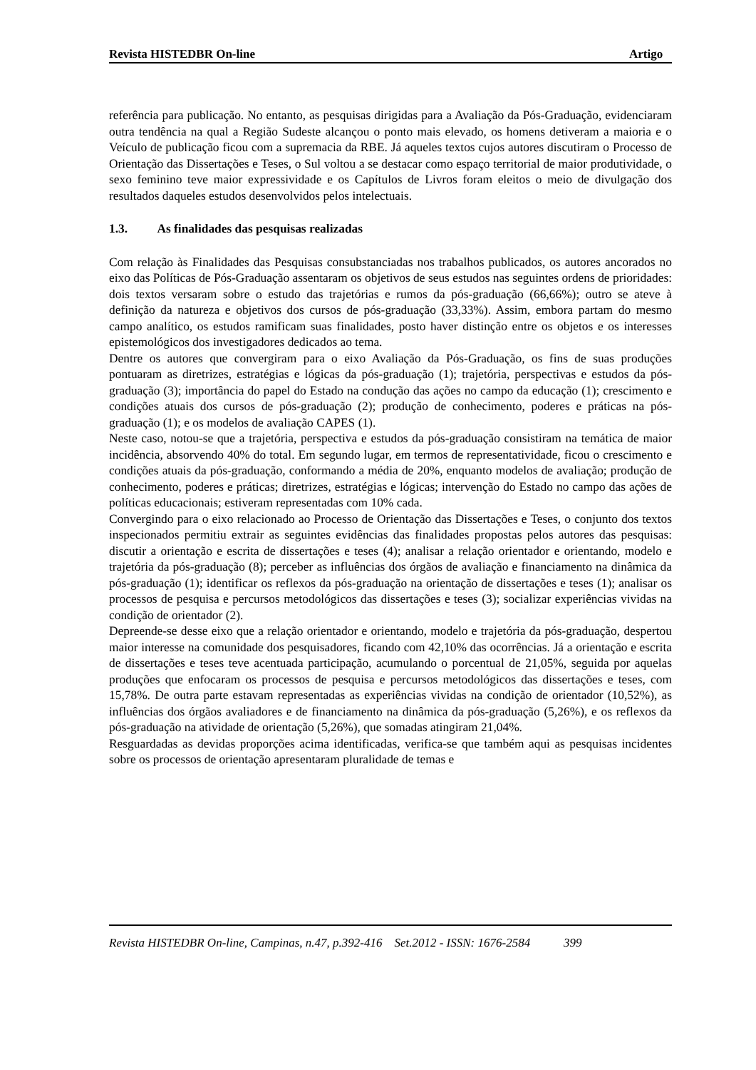Revista HISTEDBR On-line Artigo
referência para publicação. No entanto, as pesquisas dirigidas para a Avaliação da Pós-Graduação, evidenciaram outra tendência na qual a Região Sudeste alcançou o ponto mais elevado, os homens detiveram a maioria e o Veículo de publicação ficou com a supremacia da RBE. Já aqueles textos cujos autores discutiram o Processo de Orientação das Dissertações e Teses, o Sul voltou a se destacar como espaço territorial de maior produtividade, o sexo feminino teve maior expressividade e os Capítulos de Livros foram eleitos o meio de divulgação dos resultados daqueles estudos desenvolvidos pelos intelectuais.
1.3. As finalidades das pesquisas realizadas
Com relação às Finalidades das Pesquisas consubstanciadas nos trabalhos publicados, os autores ancorados no eixo das Políticas de Pós-Graduação assentaram os objetivos de seus estudos nas seguintes ordens de prioridades: dois textos versaram sobre o estudo das trajetórias e rumos da pós-graduação (66,66%); outro se ateve à definição da natureza e objetivos dos cursos de pós-graduação (33,33%). Assim, embora partam do mesmo campo analítico, os estudos ramificam suas finalidades, posto haver distinção entre os objetos e os interesses epistemológicos dos investigadores dedicados ao tema.
Dentre os autores que convergiram para o eixo Avaliação da Pós-Graduação, os fins de suas produções pontuaram as diretrizes, estratégias e lógicas da pós-graduação (1); trajetória, perspectivas e estudos da pós-graduação (3); importância do papel do Estado na condução das ações no campo da educação (1); crescimento e condições atuais dos cursos de pós-graduação (2); produção de conhecimento, poderes e práticas na pós-graduação (1); e os modelos de avaliação CAPES (1).
Neste caso, notou-se que a trajetória, perspectiva e estudos da pós-graduação consistiram na temática de maior incidência, absorvendo 40% do total. Em segundo lugar, em termos de representatividade, ficou o crescimento e condições atuais da pós-graduação, conformando a média de 20%, enquanto modelos de avaliação; produção de conhecimento, poderes e práticas; diretrizes, estratégias e lógicas; intervenção do Estado no campo das ações de políticas educacionais; estiveram representadas com 10% cada.
Convergindo para o eixo relacionado ao Processo de Orientação das Dissertações e Teses, o conjunto dos textos inspecionados permitiu extrair as seguintes evidências das finalidades propostas pelos autores das pesquisas: discutir a orientação e escrita de dissertações e teses (4); analisar a relação orientador e orientando, modelo e trajetória da pós-graduação (8); perceber as influências dos órgãos de avaliação e financiamento na dinâmica da pós-graduação (1); identificar os reflexos da pós-graduação na orientação de dissertações e teses (1); analisar os processos de pesquisa e percursos metodológicos das dissertações e teses (3); socializar experiências vividas na condição de orientador (2).
Depreende-se desse eixo que a relação orientador e orientando, modelo e trajetória da pós-graduação, despertou maior interesse na comunidade dos pesquisadores, ficando com 42,10% das ocorrências. Já a orientação e escrita de dissertações e teses teve acentuada participação, acumulando o porcentual de 21,05%, seguida por aquelas produções que enfocaram os processos de pesquisa e percursos metodológicos das dissertações e teses, com 15,78%. De outra parte estavam representadas as experiências vividas na condição de orientador (10,52%), as influências dos órgãos avaliadores e de financiamento na dinâmica da pós-graduação (5,26%), e os reflexos da pós-graduação na atividade de orientação (5,26%), que somadas atingiram 21,04%.
Resguardadas as devidas proporções acima identificadas, verifica-se que também aqui as pesquisas incidentes sobre os processos de orientação apresentaram pluralidade de temas e
Revista HISTEDBR On-line, Campinas, n.47, p.392-416 Set.2012 - ISSN: 1676-2584 399